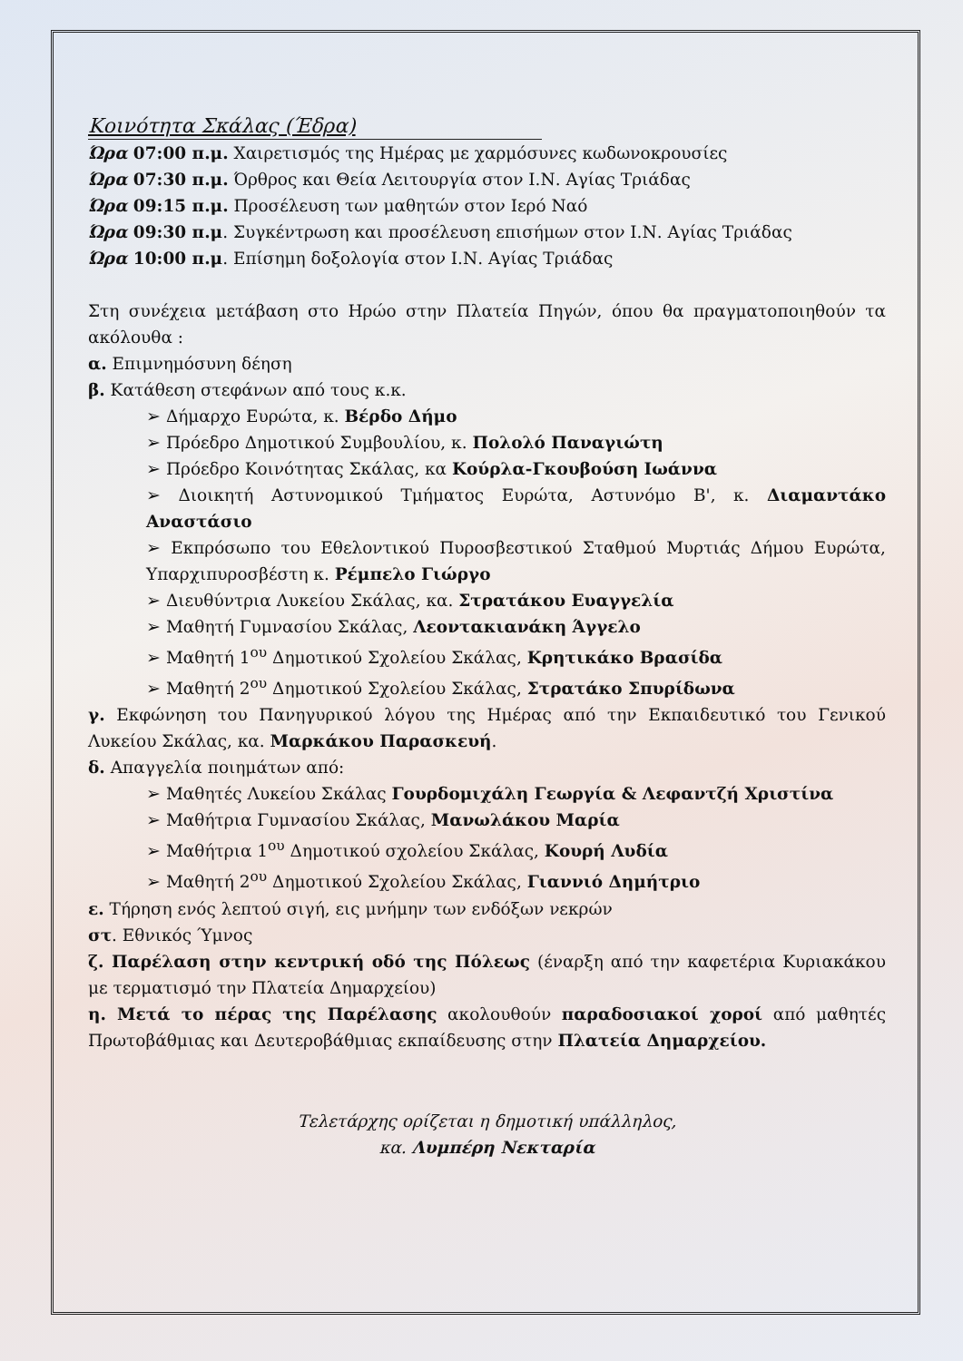Κοινότητα Σκάλας (Έδρα)
Ώρα 07:00 π.μ. Χαιρετισμός της Ημέρας με χαρμόσυνες κωδωνοκρουσίες
Ώρα 07:30 π.μ. Όρθρος και Θεία Λειτουργία στον Ι.Ν. Αγίας Τριάδας
Ώρα 09:15 π.μ. Προσέλευση των μαθητών στον Ιερό Ναό
Ώρα 09:30 π.μ. Συγκέντρωση και προσέλευση επισήμων στον Ι.Ν. Αγίας Τριάδας
Ώρα 10:00 π.μ. Επίσημη δοξολογία στον Ι.Ν. Αγίας Τριάδας
Στη συνέχεια μετάβαση στο Ηρώο στην Πλατεία Πηγών, όπου θα πραγματοποιηθούν τα ακόλουθα :
α. Επιμνημόσυνη δέηση
β. Κατάθεση στεφάνων από τους κ.κ.
➢ Δήμαρχο Ευρώτα, κ. Βέρδο Δήμο
➢ Πρόεδρο Δημοτικού Συμβουλίου, κ. Πολολό Παναγιώτη
➢ Πρόεδρο Κοινότητας Σκάλας, κα Κούρλα-Γκουβούση Ιωάννα
➢ Διοικητή Αστυνομικού Τμήματος Ευρώτα, Αστυνόμο Β', κ. Διαμαντάκο Αναστάσιο
➢ Εκπρόσωπο του Εθελοντικού Πυροσβεστικού Σταθμού Μυρτιάς Δήμου Ευρώτα, Υπαρχιπυροσβέστη κ. Ρέμπελο Γιώργο
➢ Διευθύντρια Λυκείου Σκάλας, κα. Στρατάκου Ευαγγελία
➢ Μαθητή Γυμνασίου Σκάλας, Λεοντακιανάκη Άγγελο
➢ Μαθητή 1<sup>ου</sup> Δημοτικού Σχολείου Σκάλας, Κρητικάκο Βρασίδα
➢ Μαθητή 2<sup>ου</sup> Δημοτικού Σχολείου Σκάλας, Στρατάκο Σπυρίδωνα
γ. Εκφώνηση του Πανηγυρικού λόγου της Ημέρας από την Εκπαιδευτικό του Γενικού Λυκείου Σκάλας, κα. Μαρκάκου Παρασκευή.
δ. Απαγγελία ποιημάτων από:
➢ Μαθητές Λυκείου Σκάλας Γουρδομιχάλη Γεωργία & Λεφαντζή Χριστίνα
➢ Μαθήτρια Γυμνασίου Σκάλας, Μανωλάκου Μαρία
➢ Μαθήτρια 1<sup>ου</sup> Δημοτικού σχολείου Σκάλας, Κουρή Λυδία
➢ Μαθητή 2<sup>ου</sup> Δημοτικού Σχολείου Σκάλας, Γιαννιό Δημήτριο
ε. Τήρηση ενός λεπτού σιγή, εις μνήμην των ενδόξων νεκρών
στ. Εθνικός Ύμνος
ζ. Παρέλαση στην κεντρική οδό της Πόλεως (έναρξη από την καφετέρια Κυριακάκου με τερματισμό την Πλατεία Δημαρχείου)
η. Μετά το πέρας της Παρέλασης ακολουθούν παραδοσιακοί χοροί από μαθητές Πρωτοβάθμιας και Δευτεροβάθμιας εκπαίδευσης στην Πλατεία Δημαρχείου.
Τελετάρχης ορίζεται η δημοτική υπάλληλος,
κα. Λυμπέρη Νεκταρία